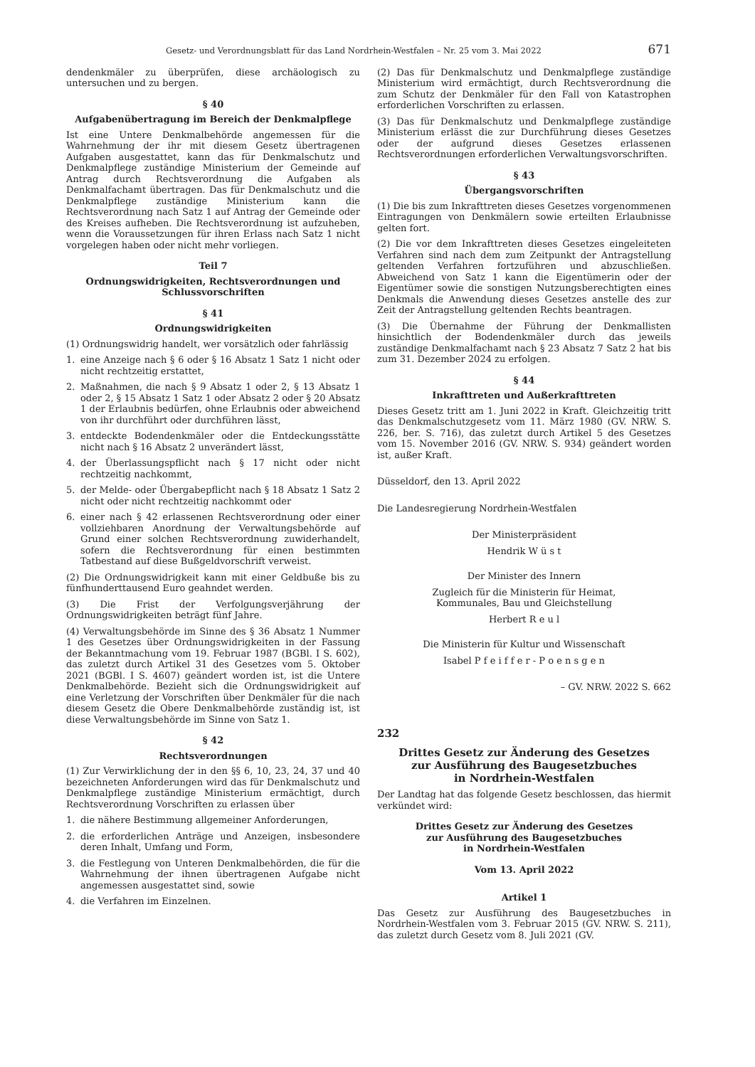Gesetz- und Verordnungsblatt für das Land Nordrhein-Westfalen – Nr. 25 vom 3. Mai 2022 671
dendenkmäler zu überprüfen, diese archäologisch zu untersuchen und zu bergen.
§ 40
Aufgabenübertragung im Bereich der Denkmalpflege
Ist eine Untere Denkmalbehörde angemessen für die Wahrnehmung der ihr mit diesem Gesetz übertragenen Aufgaben ausgestattet, kann das für Denkmalschutz und Denkmalpflege zuständige Ministerium der Gemeinde auf Antrag durch Rechtsverordnung die Aufgaben als Denkmalfachamt übertragen. Das für Denkmalschutz und die Denkmalpflege zuständige Ministerium kann die Rechtsverordnung nach Satz 1 auf Antrag der Gemeinde oder des Kreises aufheben. Die Rechtsverordnung ist aufzuheben, wenn die Voraussetzungen für ihren Erlass nach Satz 1 nicht vorgelegen haben oder nicht mehr vorliegen.
Teil 7
Ordnungswidrigkeiten, Rechtsverordnungen und Schlussvorschriften
§ 41
Ordnungswidrigkeiten
(1) Ordnungswidrig handelt, wer vorsätzlich oder fahrlässig
1. eine Anzeige nach § 6 oder § 16 Absatz 1 Satz 1 nicht oder nicht rechtzeitig erstattet,
2. Maßnahmen, die nach § 9 Absatz 1 oder 2, § 13 Absatz 1 oder 2, § 15 Absatz 1 Satz 1 oder Absatz 2 oder § 20 Absatz 1 der Erlaubnis bedürfen, ohne Erlaubnis oder abweichend von ihr durchführt oder durchführen lässt,
3. entdeckte Bodendenkmäler oder die Entdeckungsstätte nicht nach § 16 Absatz 2 unverändert lässt,
4. der Überlassungspflicht nach § 17 nicht oder nicht rechtzeitig nachkommt,
5. der Melde- oder Übergabepflicht nach § 18 Absatz 1 Satz 2 nicht oder nicht rechtzeitig nachkommt oder
6. einer nach § 42 erlassenen Rechtsverordnung oder einer vollziehbaren Anordnung der Verwaltungsbehörde auf Grund einer solchen Rechtsverordnung zuwiderhandelt, sofern die Rechtsverordnung für einen bestimmten Tatbestand auf diese Bußgeldvorschrift verweist.
(2) Die Ordnungswidrigkeit kann mit einer Geldbuße bis zu fünfhunderttausend Euro geahndet werden.
(3) Die Frist der Verfolgungsverjährung der Ordnungswidrigkeiten beträgt fünf Jahre.
(4) Verwaltungsbehörde im Sinne des § 36 Absatz 1 Nummer 1 des Gesetzes über Ordnungswidrigkeiten in der Fassung der Bekanntmachung vom 19. Februar 1987 (BGBl. I S. 602), das zuletzt durch Artikel 31 des Gesetzes vom 5. Oktober 2021 (BGBl. I S. 4607) geändert worden ist, ist die Untere Denkmalbehörde. Bezieht sich die Ordnungswidrigkeit auf eine Verletzung der Vorschriften über Denkmäler für die nach diesem Gesetz die Obere Denkmalbehörde zuständig ist, ist diese Verwaltungsbehörde im Sinne von Satz 1.
§ 42
Rechtsverordnungen
(1) Zur Verwirklichung der in den §§ 6, 10, 23, 24, 37 und 40 bezeichneten Anforderungen wird das für Denkmalschutz und Denkmalpflege zuständige Ministerium ermächtigt, durch Rechtsverordnung Vorschriften zu erlassen über
1. die nähere Bestimmung allgemeiner Anforderungen,
2. die erforderlichen Anträge und Anzeigen, insbesondere deren Inhalt, Umfang und Form,
3. die Festlegung von Unteren Denkmalbehörden, die für die Wahrnehmung der ihnen übertragenen Aufgabe nicht angemessen ausgestattet sind, sowie
4. die Verfahren im Einzelnen.
(2) Das für Denkmalschutz und Denkmalpflege zuständige Ministerium wird ermächtigt, durch Rechtsverordnung die zum Schutz der Denkmäler für den Fall von Katastrophen erforderlichen Vorschriften zu erlassen.
(3) Das für Denkmalschutz und Denkmalpflege zuständige Ministerium erlässt die zur Durchführung dieses Gesetzes oder der aufgrund dieses Gesetzes erlassenen Rechtsverordnungen erforderlichen Verwaltungsvorschriften.
§ 43
Übergangsvorschriften
(1) Die bis zum Inkrafttreten dieses Gesetzes vorgenommenen Eintragungen von Denkmälern sowie erteilten Erlaubnisse gelten fort.
(2) Die vor dem Inkrafttreten dieses Gesetzes eingeleiteten Verfahren sind nach dem zum Zeitpunkt der Antragstellung geltenden Verfahren fortzuführen und abzuschließen. Abweichend von Satz 1 kann die Eigentümerin oder der Eigentümer sowie die sonstigen Nutzungsberechtigten eines Denkmals die Anwendung dieses Gesetzes anstelle des zur Zeit der Antragstellung geltenden Rechts beantragen.
(3) Die Übernahme der Führung der Denkmallisten hinsichtlich der Bodendenkmäler durch das jeweils zuständige Denkmalfachamt nach § 23 Absatz 7 Satz 2 hat bis zum 31. Dezember 2024 zu erfolgen.
§ 44
Inkrafttreten und Außerkrafttreten
Dieses Gesetz tritt am 1. Juni 2022 in Kraft. Gleichzeitig tritt das Denkmalschutzgesetz vom 11. März 1980 (GV. NRW. S. 226, ber. S. 716), das zuletzt durch Artikel 5 des Gesetzes vom 15. November 2016 (GV. NRW. S. 934) geändert worden ist, außer Kraft.
Düsseldorf, den 13. April 2022
Die Landesregierung Nordrhein-Westfalen
Der Ministerpräsident
Hendrik W ü s t
Der Minister des Innern
Zugleich für die Ministerin für Heimat,
Kommunales, Bau und Gleichstellung
Herbert R e u l
Die Ministerin für Kultur und Wissenschaft
Isabel P f e i f f e r - P o e n s g e n
– GV. NRW. 2022 S. 662
232
Drittes Gesetz zur Änderung des Gesetzes
zur Ausführung des Baugesetzbuches
in Nordrhein-Westfalen
Der Landtag hat das folgende Gesetz beschlossen, das hiermit verkündet wird:
Drittes Gesetz zur Änderung des Gesetzes
zur Ausführung des Baugesetzbuches
in Nordrhein-Westfalen
Vom 13. April 2022
Artikel 1
Das Gesetz zur Ausführung des Baugesetzbuches in Nordrhein-Westfalen vom 3. Februar 2015 (GV. NRW. S. 211), das zuletzt durch Gesetz vom 8. Juli 2021 (GV.